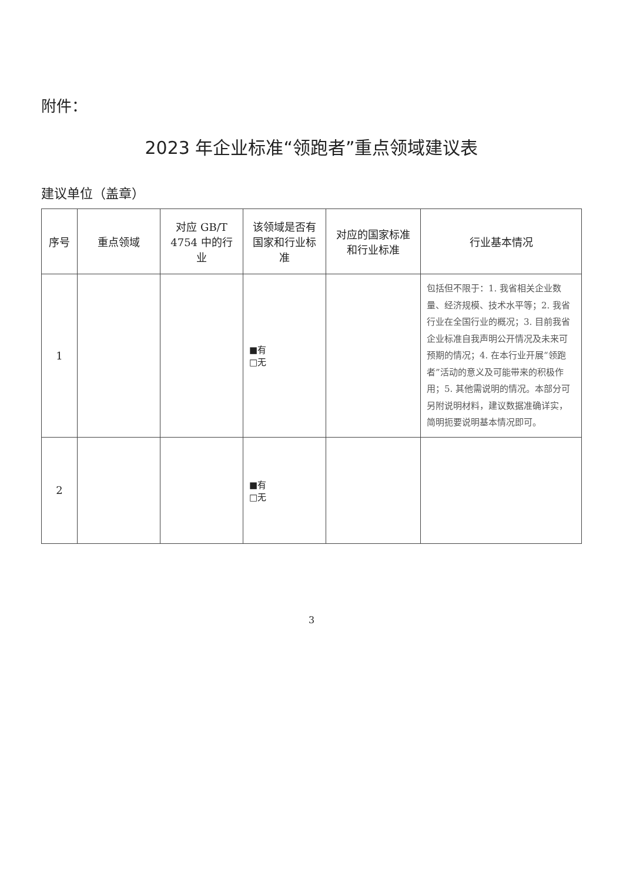附件：
2023 年企业标准“领跑者”重点领域建议表
建议单位（盖章）
| 序号 | 重点领域 | 对应 GB/T 4754 中的行业 | 该领域是否有国家和行业标准 | 对应的国家标准和行业标准 | 行业基本情况 |
| --- | --- | --- | --- | --- | --- |
| 1 | | | ■有 □无 | | 包括但不限于：1. 我省相关企业数量、经济规模、技术水平等；2. 我省行业在全国行业的概况；3. 目前我省企业标准自我声明公开情况及未来可预期的情况；4. 在本行业开展“领跑者”活动的意义及可能带来的积极作用；5. 其他需说明的情况。本部分可另附说明材料，建议数据准确详实，简明扼要说明基本情况即可。 |
| 2 | | | ■有 □无 | | |
3